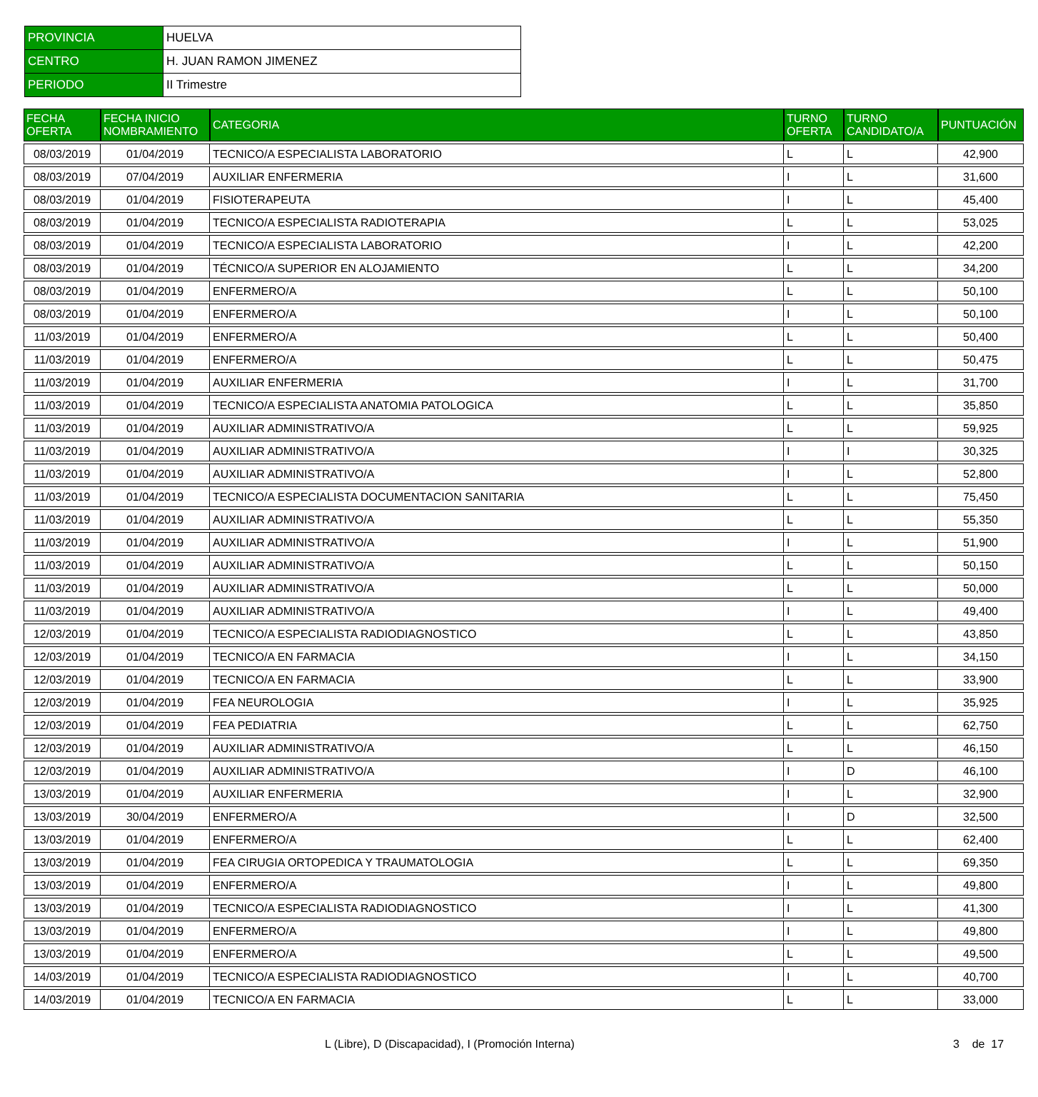| PROVINCIA | HUELVA |
| CENTRO | H. JUAN RAMON JIMENEZ |
| PERIODO | II Trimestre |
| FECHA OFERTA | FECHA INICIO NOMBRAMIENTO | CATEGORIA | TURNO OFERTA | TURNO CANDIDATO/A | PUNTUACIÓN |
| --- | --- | --- | --- | --- | --- |
| 08/03/2019 | 01/04/2019 | TECNICO/A ESPECIALISTA LABORATORIO | L | L | 42,900 |
| 08/03/2019 | 07/04/2019 | AUXILIAR ENFERMERIA | I | L | 31,600 |
| 08/03/2019 | 01/04/2019 | FISIOTERAPEUTA | I | L | 45,400 |
| 08/03/2019 | 01/04/2019 | TECNICO/A ESPECIALISTA RADIOTERAPIA | L | L | 53,025 |
| 08/03/2019 | 01/04/2019 | TECNICO/A ESPECIALISTA LABORATORIO | I | L | 42,200 |
| 08/03/2019 | 01/04/2019 | TÉCNICO/A SUPERIOR EN ALOJAMIENTO | L | L | 34,200 |
| 08/03/2019 | 01/04/2019 | ENFERMERO/A | L | L | 50,100 |
| 08/03/2019 | 01/04/2019 | ENFERMERO/A | I | L | 50,100 |
| 11/03/2019 | 01/04/2019 | ENFERMERO/A | L | L | 50,400 |
| 11/03/2019 | 01/04/2019 | ENFERMERO/A | L | L | 50,475 |
| 11/03/2019 | 01/04/2019 | AUXILIAR ENFERMERIA | I | L | 31,700 |
| 11/03/2019 | 01/04/2019 | TECNICO/A ESPECIALISTA ANATOMIA PATOLOGICA | L | L | 35,850 |
| 11/03/2019 | 01/04/2019 | AUXILIAR ADMINISTRATIVO/A | L | L | 59,925 |
| 11/03/2019 | 01/04/2019 | AUXILIAR ADMINISTRATIVO/A | I | I | 30,325 |
| 11/03/2019 | 01/04/2019 | AUXILIAR ADMINISTRATIVO/A | I | L | 52,800 |
| 11/03/2019 | 01/04/2019 | TECNICO/A ESPECIALISTA DOCUMENTACION SANITARIA | L | L | 75,450 |
| 11/03/2019 | 01/04/2019 | AUXILIAR ADMINISTRATIVO/A | L | L | 55,350 |
| 11/03/2019 | 01/04/2019 | AUXILIAR ADMINISTRATIVO/A | I | L | 51,900 |
| 11/03/2019 | 01/04/2019 | AUXILIAR ADMINISTRATIVO/A | L | L | 50,150 |
| 11/03/2019 | 01/04/2019 | AUXILIAR ADMINISTRATIVO/A | L | L | 50,000 |
| 11/03/2019 | 01/04/2019 | AUXILIAR ADMINISTRATIVO/A | I | L | 49,400 |
| 12/03/2019 | 01/04/2019 | TECNICO/A ESPECIALISTA RADIODIAGNOSTICO | L | L | 43,850 |
| 12/03/2019 | 01/04/2019 | TECNICO/A EN FARMACIA | I | L | 34,150 |
| 12/03/2019 | 01/04/2019 | TECNICO/A EN FARMACIA | L | L | 33,900 |
| 12/03/2019 | 01/04/2019 | FEA NEUROLOGIA | I | L | 35,925 |
| 12/03/2019 | 01/04/2019 | FEA PEDIATRIA | L | L | 62,750 |
| 12/03/2019 | 01/04/2019 | AUXILIAR ADMINISTRATIVO/A | L | L | 46,150 |
| 12/03/2019 | 01/04/2019 | AUXILIAR ADMINISTRATIVO/A | I | D | 46,100 |
| 13/03/2019 | 01/04/2019 | AUXILIAR ENFERMERIA | I | L | 32,900 |
| 13/03/2019 | 30/04/2019 | ENFERMERO/A | I | D | 32,500 |
| 13/03/2019 | 01/04/2019 | ENFERMERO/A | L | L | 62,400 |
| 13/03/2019 | 01/04/2019 | FEA CIRUGIA ORTOPEDICA Y TRAUMATOLOGIA | L | L | 69,350 |
| 13/03/2019 | 01/04/2019 | ENFERMERO/A | I | L | 49,800 |
| 13/03/2019 | 01/04/2019 | TECNICO/A ESPECIALISTA RADIODIAGNOSTICO | I | L | 41,300 |
| 13/03/2019 | 01/04/2019 | ENFERMERO/A | I | L | 49,800 |
| 13/03/2019 | 01/04/2019 | ENFERMERO/A | L | L | 49,500 |
| 14/03/2019 | 01/04/2019 | TECNICO/A ESPECIALISTA RADIODIAGNOSTICO | I | L | 40,700 |
| 14/03/2019 | 01/04/2019 | TECNICO/A EN FARMACIA | L | L | 33,000 |
L (Libre), D (Discapacidad), I (Promoción Interna) 3 de 17